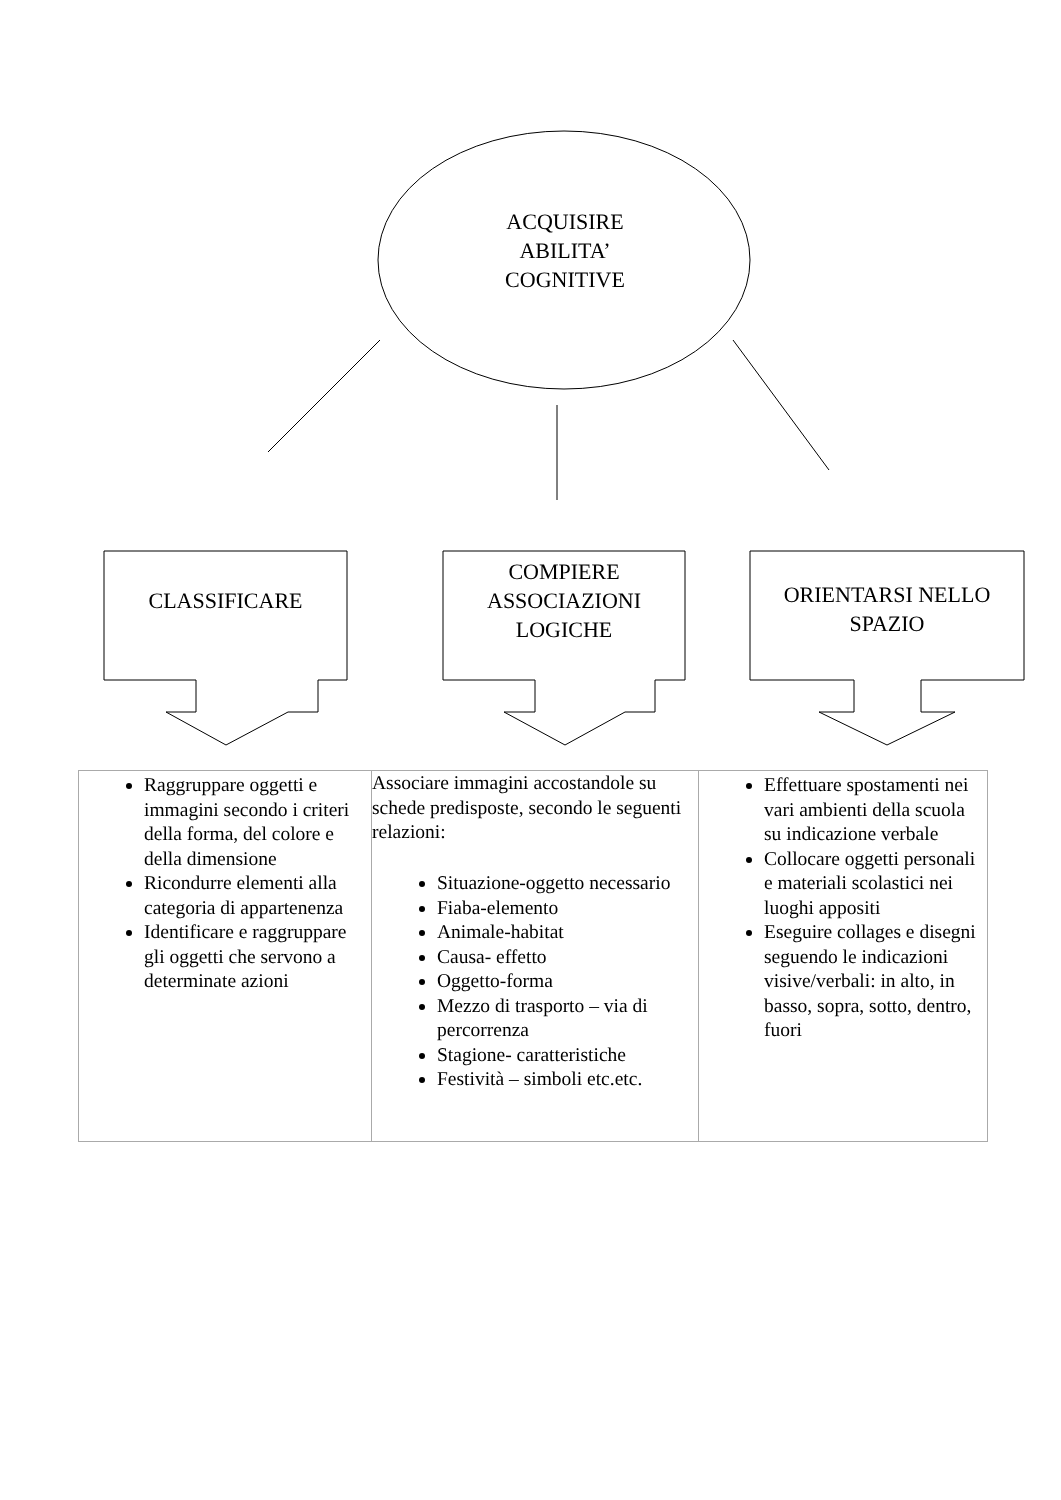ACQUISIRE
ABILITA’
COGNITIVE
CLASSIFICARE
COMPIERE
ASSOCIAZIONI
LOGICHE
ORIENTARSI NELLO
SPAZIO
| Raggruppare oggetti e immagini secondo i criteri della forma, del colore e della dimensione Ricondurre elementi alla categoria di appartenenza Identificare e raggruppare gli oggetti che servono a determinate azioni | Associare immagini accostandole su schede predisposte, secondo le seguenti relazioni: Situazione-oggetto necessario Fiaba-elemento Animale-habitat Causa- effetto Oggetto-forma Mezzo di trasporto – via di percorrenza Stagione- caratteristiche Festività – simboli etc.etc. | Effettuare spostamenti nei vari ambienti della scuola su indicazione verbale Collocare oggetti personali e materiali scolastici nei luoghi appositi Eseguire collages e disegni seguendo le indicazioni visive/verbali: in alto, in basso, sopra, sotto, dentro, fuori |